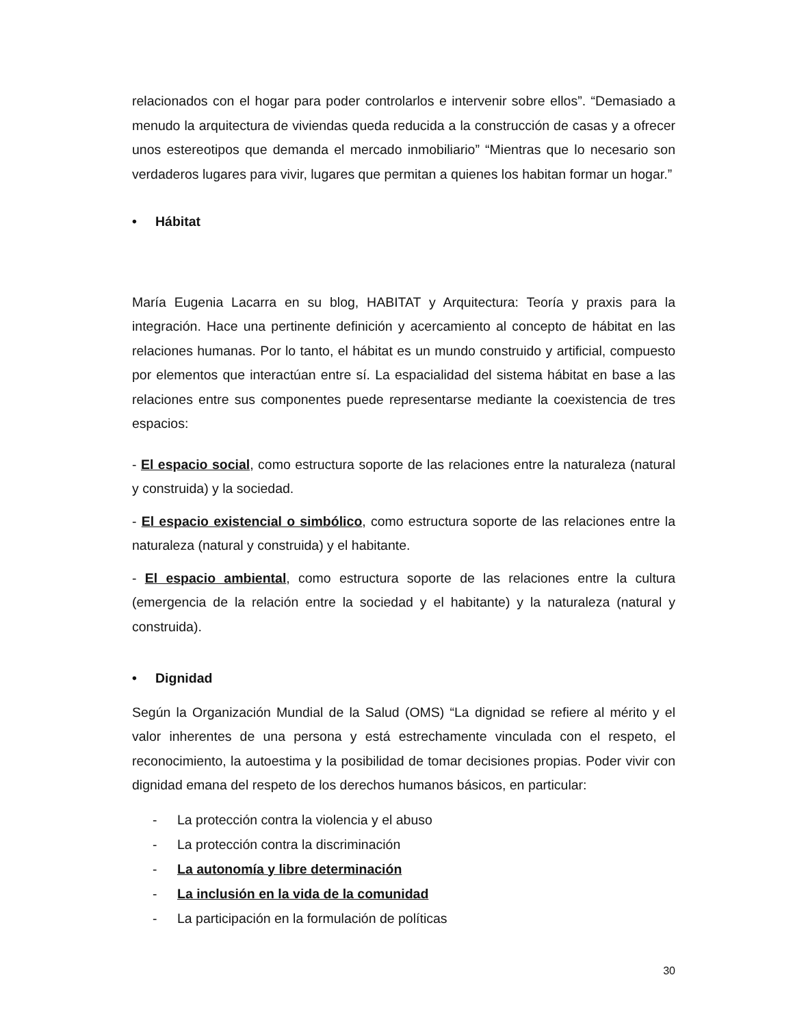relacionados con el hogar para poder controlarlos e intervenir sobre ellos”. “Demasiado a menudo la arquitectura de viviendas queda reducida a la construcción de casas y a ofrecer unos estereotipos que demanda el mercado inmobiliario” “Mientras que lo necesario son verdaderos lugares para vivir, lugares que permitan a quienes los habitan formar un hogar.”
• Hábitat
María Eugenia Lacarra en su blog, HABITAT y Arquitectura: Teoría y praxis para la integración. Hace una pertinente definición y acercamiento al concepto de hábitat en las relaciones humanas. Por lo tanto, el hábitat es un mundo construido y artificial, compuesto por elementos que interactúan entre sí. La espacialidad del sistema hábitat en base a las relaciones entre sus componentes puede representarse mediante la coexistencia de tres espacios:
- El espacio social, como estructura soporte de las relaciones entre la naturaleza (natural y construida) y la sociedad.
- El espacio existencial o simbólico, como estructura soporte de las relaciones entre la naturaleza (natural y construida) y el habitante.
- El espacio ambiental, como estructura soporte de las relaciones entre la cultura (emergencia de la relación entre la sociedad y el habitante) y la naturaleza (natural y construida).
• Dignidad
Según la Organización Mundial de la Salud (OMS) “La dignidad se refiere al mérito y el valor inherentes de una persona y está estrechamente vinculada con el respeto, el reconocimiento, la autoestima y la posibilidad de tomar decisiones propias. Poder vivir con dignidad emana del respeto de los derechos humanos básicos, en particular:
- La protección contra la violencia y el abuso
- La protección contra la discriminación
- La autonomía y libre determinación
- La inclusión en la vida de la comunidad
- La participación en la formulación de políticas
30